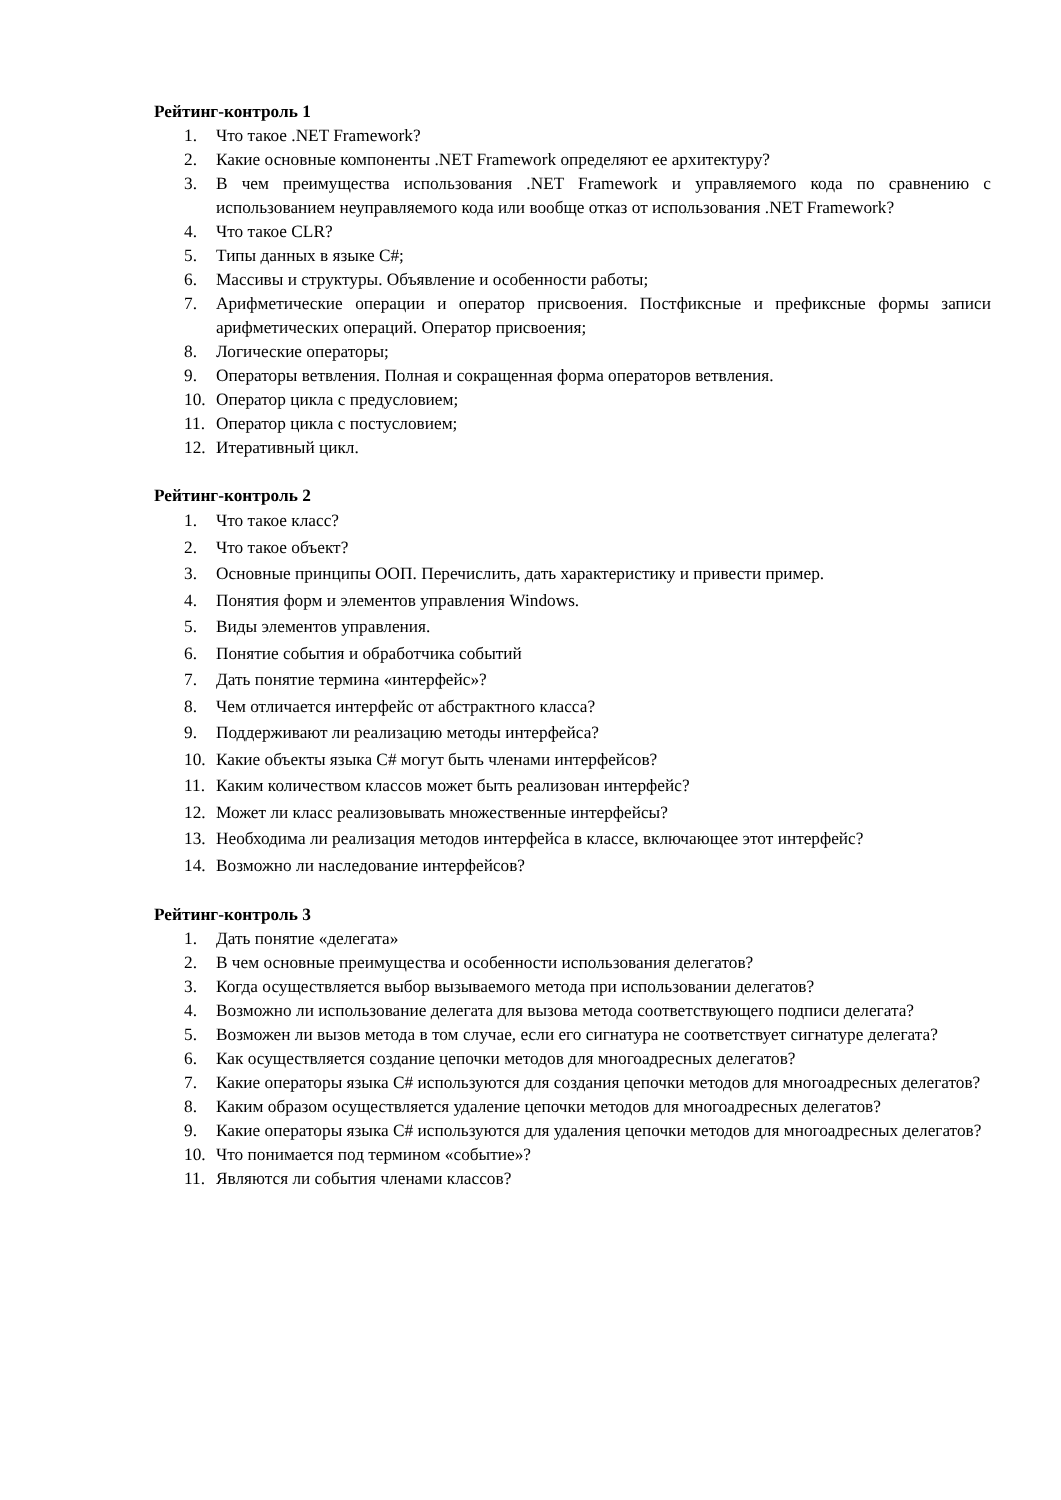Рейтинг-контроль 1
1. Что такое .NET Framework?
2. Какие основные компоненты .NET Framework определяют ее архитектуру?
3. В чем преимущества использования .NET Framework и управляемого кода по сравнению с использованием неуправляемого кода или вообще отказ от использования .NET Framework?
4. Что такое CLR?
5. Типы данных в языке C#;
6. Массивы и структуры. Объявление и особенности работы;
7. Арифметические операции и оператор присвоения. Постфиксные и префиксные формы записи арифметических операций. Оператор присвоения;
8. Логические операторы;
9. Операторы ветвления. Полная и сокращенная форма операторов ветвления.
10. Оператор цикла с предусловием;
11. Оператор цикла с постусловием;
12. Итеративный цикл.
Рейтинг-контроль 2
1. Что такое класс?
2. Что такое объект?
3. Основные принципы ООП. Перечислить, дать характеристику и привести пример.
4. Понятия форм и элементов управления Windows.
5. Виды элементов управления.
6. Понятие события и обработчика событий
7. Дать понятие термина «интерфейс»?
8. Чем отличается интерфейс от абстрактного класса?
9. Поддерживают ли реализацию методы интерфейса?
10. Какие объекты языка C# могут быть членами интерфейсов?
11. Каким количеством классов может быть реализован интерфейс?
12. Может ли класс реализовывать множественные интерфейсы?
13. Необходима ли реализация методов интерфейса в классе, включающее этот интерфейс?
14. Возможно ли наследование интерфейсов?
Рейтинг-контроль 3
1. Дать понятие «делегата»
2. В чем основные преимущества и особенности использования делегатов?
3. Когда осуществляется выбор вызываемого метода при использовании делегатов?
4. Возможно ли использование делегата для вызова метода соответствующего подписи делегата?
5. Возможен ли вызов метода в том случае, если его сигнатура не соответствует сигнатуре делегата?
6. Как осуществляется создание цепочки методов для многоадресных делегатов?
7. Какие операторы языка C# используются для создания цепочки методов для многоадресных делегатов?
8. Каким образом осуществляется удаление цепочки методов для многоадресных делегатов?
9. Какие операторы языка C# используются для удаления цепочки методов для многоадресных делегатов?
10. Что понимается под термином «событие»?
11. Являются ли события членами классов?